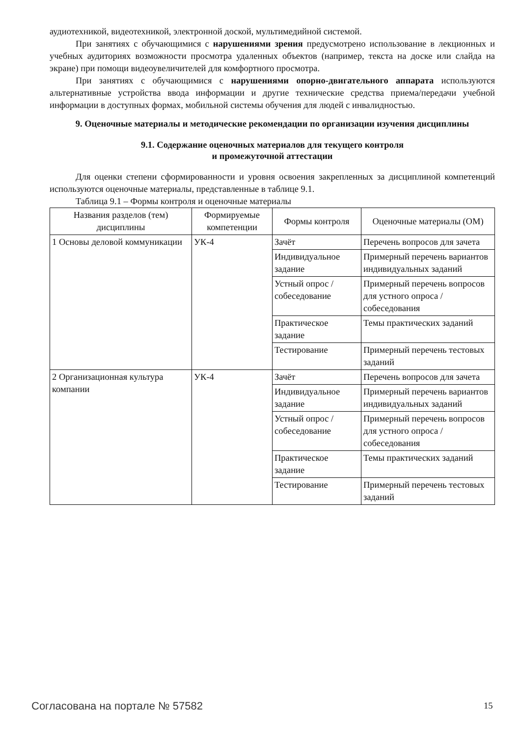аудиотехникой, видеотехникой, электронной доской, мультимедийной системой.
При занятиях с обучающимися с нарушениями зрения предусмотрено использование в лекционных и учебных аудиториях возможности просмотра удаленных объектов (например, текста на доске или слайда на экране) при помощи видеоувеличителей для комфортного просмотра.
При занятиях с обучающимися с нарушениями опорно-двигательного аппарата используются альтернативные устройства ввода информации и другие технические средства приема/передачи учебной информации в доступных формах, мобильной системы обучения для людей с инвалидностью.
9. Оценочные материалы и методические рекомендации по организации изучения дисциплины
9.1. Содержание оценочных материалов для текущего контроля
и промежуточной аттестации
Для оценки степени сформированности и уровня освоения закрепленных за дисциплиной компетенций используются оценочные материалы, представленные в таблице 9.1.
Таблица 9.1 – Формы контроля и оценочные материалы
| Названия разделов (тем) дисциплины | Формируемые компетенции | Формы контроля | Оценочные материалы (ОМ) |
| --- | --- | --- | --- |
| 1 Основы деловой коммуникации | УК-4 | Зачёт | Перечень вопросов для зачета |
| | | Индивидуальное задание | Примерный перечень вариантов индивидуальных заданий |
| | | Устный опрос / собеседование | Примерный перечень вопросов для устного опроса / собеседования |
| | | Практическое задание | Темы практических заданий |
| | | Тестирование | Примерный перечень тестовых заданий |
| 2 Организационная культура компании | УК-4 | Зачёт | Перечень вопросов для зачета |
| | | Индивидуальное задание | Примерный перечень вариантов индивидуальных заданий |
| | | Устный опрос / собеседование | Примерный перечень вопросов для устного опроса / собеседования |
| | | Практическое задание | Темы практических заданий |
| | | Тестирование | Примерный перечень тестовых заданий |
Согласована на портале № 57582 15